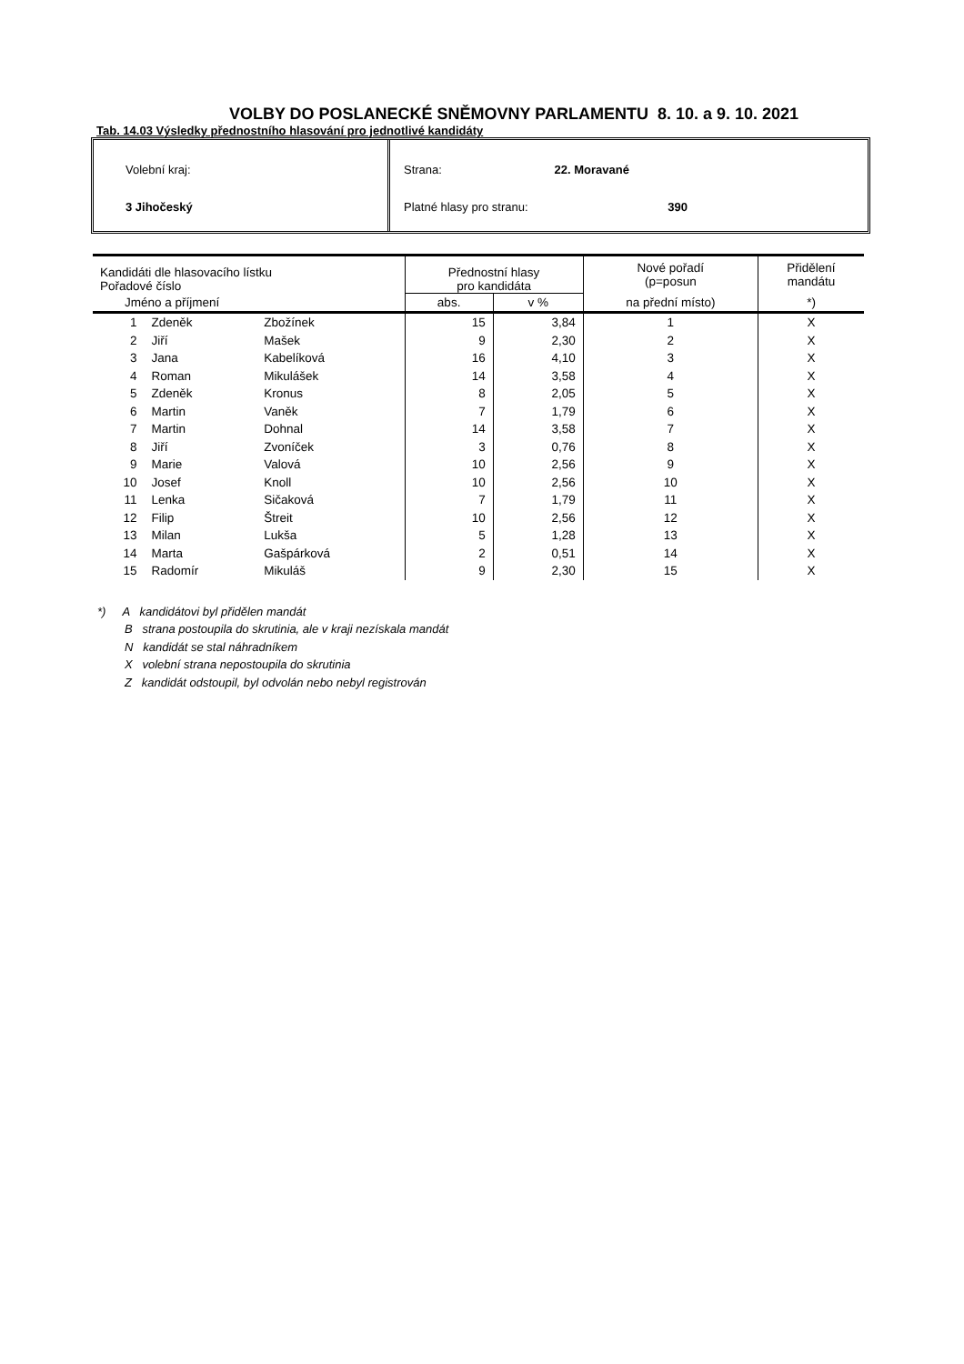VOLBY DO POSLANECKÉ SNĚMOVNY PARLAMENTU 8. 10. a 9. 10. 2021
Tab. 14.03 Výsledky přednostního hlasování pro jednotlivé kandidáty
Volební kraj:
3 Jihočeský
Strana: 22. Moravané
Platné hlasy pro stranu: 390
| Kandidáti dle hlasovacího lístku Pořadové číslo | | | Přednostní hlasy pro kandidáta | | Nové pořadí (p=posun | Přidělení mandátu |
| --- | --- | --- | --- | --- | --- | --- |
| Jméno a příjmení | | | abs. | v % | na přední místo) | *) |
| 1 | Zdeněk | Zbožínek | 15 | 3,84 | 1 | X |
| 2 | Jiří | Mašek | 9 | 2,30 | 2 | X |
| 3 | Jana | Kabelíková | 16 | 4,10 | 3 | X |
| 4 | Roman | Mikulášek | 14 | 3,58 | 4 | X |
| 5 | Zdeněk | Kronus | 8 | 2,05 | 5 | X |
| 6 | Martin | Vaněk | 7 | 1,79 | 6 | X |
| 7 | Martin | Dohnal | 14 | 3,58 | 7 | X |
| 8 | Jiří | Zvoníček | 3 | 0,76 | 8 | X |
| 9 | Marie | Valová | 10 | 2,56 | 9 | X |
| 10 | Josef | Knoll | 10 | 2,56 | 10 | X |
| 11 | Lenka | Sičaková | 7 | 1,79 | 11 | X |
| 12 | Filip | Štreit | 10 | 2,56 | 12 | X |
| 13 | Milan | Lukša | 5 | 1,28 | 13 | X |
| 14 | Marta | Gašpárková | 2 | 0,51 | 14 | X |
| 15 | Radomír | Mikuláš | 9 | 2,30 | 15 | X |
*) A kandidátovi byl přidělen mandát
B strana postoupila do skrutinia, ale v kraji nezískala mandát
N kandidát se stal náhradníkem
X volební strana nepostoupila do skrutinia
Z kandidát odstoupil, byl odvolán nebo nebyl registrován